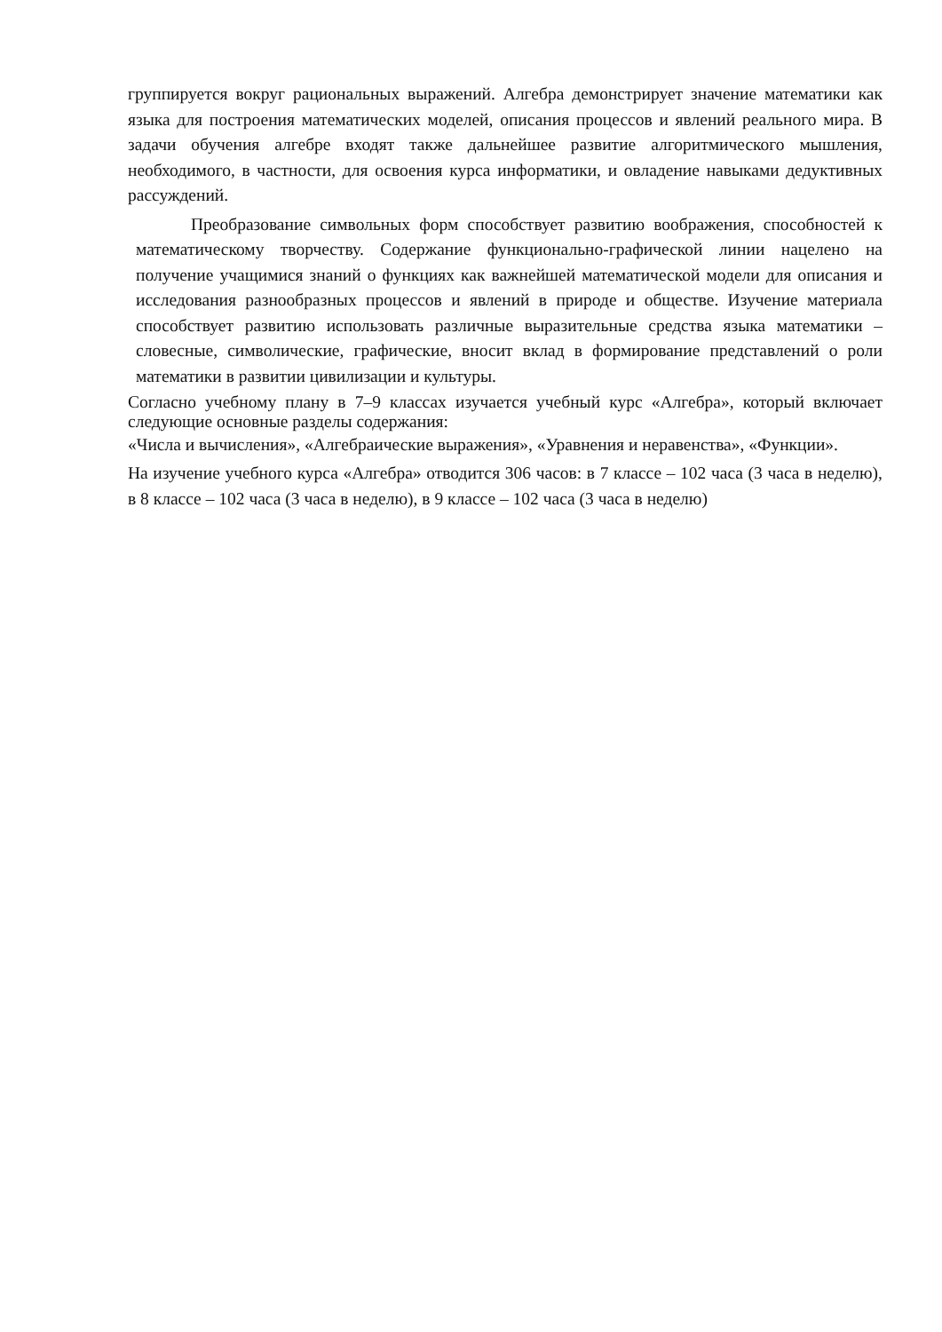группируется вокруг рациональных выражений. Алгебра демонстрирует значение математики как языка для построения математических моделей, описания процессов и явлений реального мира. В задачи обучения алгебре входят также дальнейшее развитие алгоритмического мышления, необходимого, в частности, для освоения курса информатики, и овладение навыками дедуктивных рассуждений.
Преобразование символьных форм способствует развитию воображения, способностей к математическому творчеству. Содержание функционально-графической линии нацелено на получение учащимися знаний о функциях как важнейшей математической модели для описания и исследования разнообразных процессов и явлений в природе и обществе. Изучение материала способствует развитию использовать различные выразительные средства языка математики – словесные, символические, графические, вносит вклад в формирование представлений о роли математики в развитии цивилизации и культуры.
Согласно учебному плану в 7–9 классах изучается учебный курс «Алгебра», который включает следующие основные разделы содержания:
«Числа и вычисления», «Алгебраические выражения», «Уравнения и неравенства», «Функции».
На изучение учебного курса «Алгебра» отводится 306 часов: в 7 классе – 102 часа (3 часа в неделю), в 8 классе – 102 часа (3 часа в неделю), в 9 классе – 102 часа (3 часа в неделю)